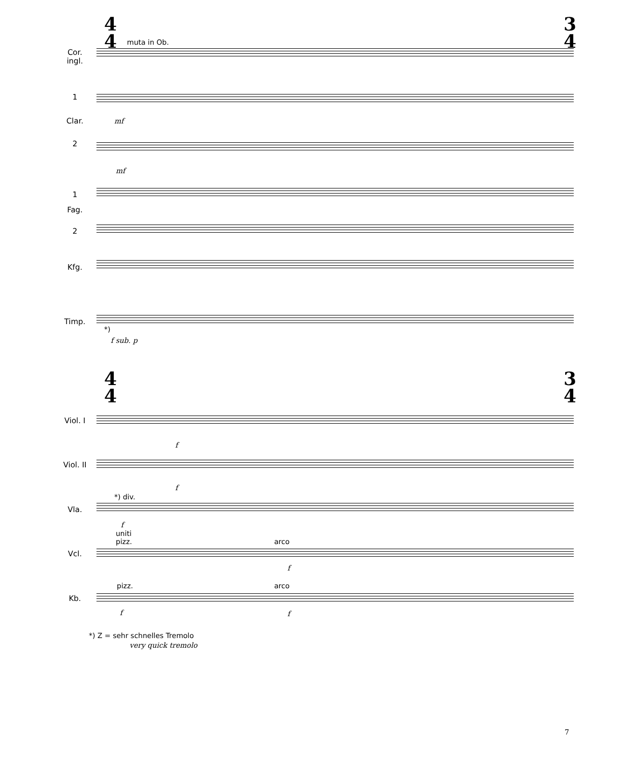4
4
3
4
muta in Ob.
Cor.
ingl.
1
Clar. mf
2
mf
1
Fag.
2
Kfg.
Timp.
*)
f sub. p
4
4
3
4
Viol. I
f
Viol. II
f
*) div.
Vla.
f
uniti
pizz.
arco
Vcl.
f
pizz. arco
Kb.
f f
*) Z = sehr schnelles Tremolo
very quick tremolo
7